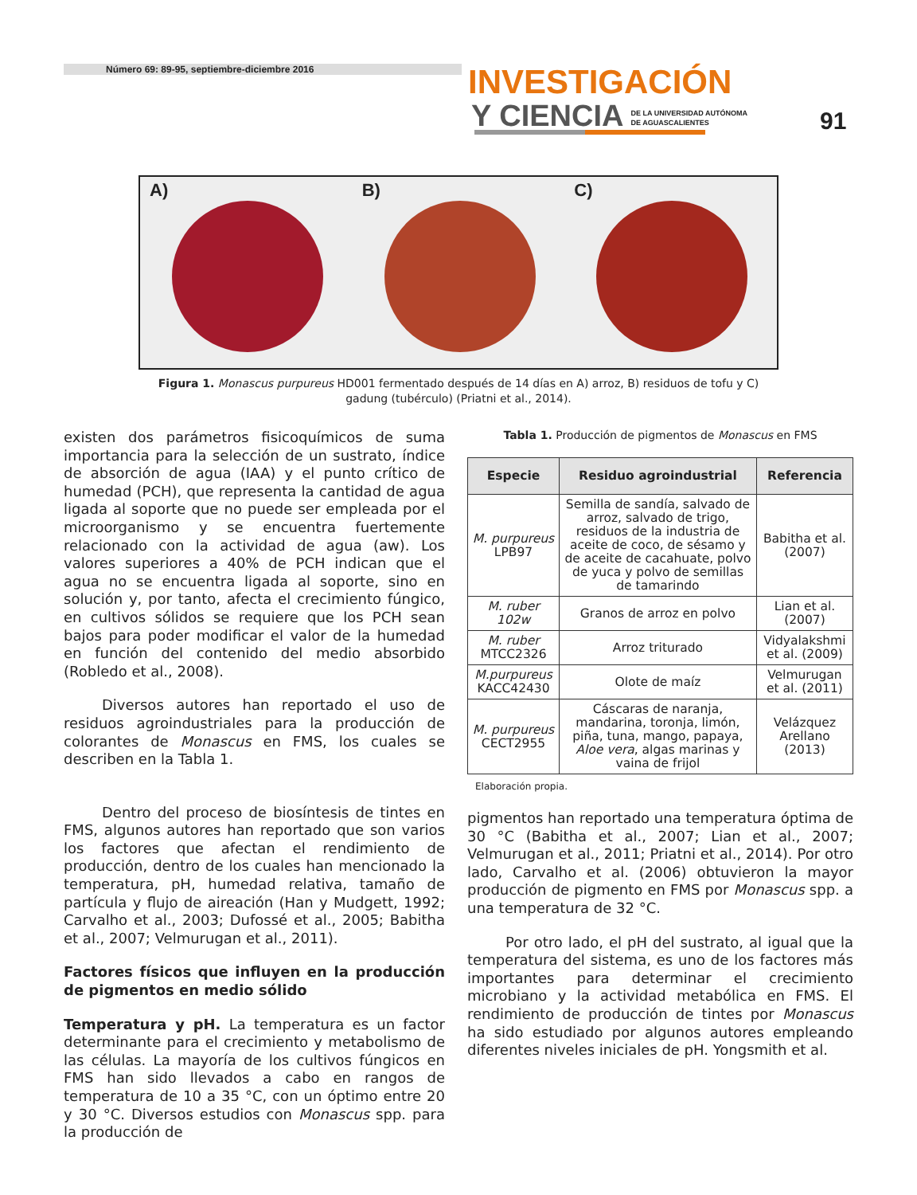Número 69: 89-95, septiembre-diciembre 2016
INVESTIGACIÓN
Y CIENCIA DE LA UNIVERSIDAD AUTÓNOMA
DE AGUASCALIENTES
91
A) B) C)
Figura 1. Monascus purpureus HD001 fermentado después de 14 días en A) arroz, B) residuos de tofu y C) gadung (tubérculo) (Priatni et al., 2014).
existen dos parámetros fisicoquímicos de suma importancia para la selección de un sustrato, índice de absorción de agua (IAA) y el punto crítico de humedad (PCH), que representa la cantidad de agua ligada al soporte que no puede ser empleada por el microorganismo y se encuentra fuertemente relacionado con la actividad de agua (aw). Los valores superiores a 40% de PCH indican que el agua no se encuentra ligada al soporte, sino en solución y, por tanto, afecta el crecimiento fúngico, en cultivos sólidos se requiere que los PCH sean bajos para poder modificar el valor de la humedad en función del contenido del medio absorbido (Robledo et al., 2008).
Diversos autores han reportado el uso de residuos agroindustriales para la producción de colorantes de Monascus en FMS, los cuales se describen en la Tabla 1.
Dentro del proceso de biosíntesis de tintes en FMS, algunos autores han reportado que son varios los factores que afectan el rendimiento de producción, dentro de los cuales han mencionado la temperatura, pH, humedad relativa, tamaño de partícula y flujo de aireación (Han y Mudgett, 1992; Carvalho et al., 2003; Dufossé et al., 2005; Babitha et al., 2007; Velmurugan et al., 2011).
Factores físicos que influyen en la producción de pigmentos en medio sólido
Temperatura y pH. La temperatura es un factor determinante para el crecimiento y metabolismo de las células. La mayoría de los cultivos fúngicos en FMS han sido llevados a cabo en rangos de temperatura de 10 a 35 °C, con un óptimo entre 20 y 30 °C. Diversos estudios con Monascus spp. para la producción de
Tabla 1. Producción de pigmentos de Monascus en FMS
| Especie | Residuo agroindustrial | Referencia |
| --- | --- | --- |
| M. purpureus LPB97 | Semilla de sandía, salvado de arroz, salvado de trigo, residuos de la industria de aceite de coco, de sésamo y de aceite de cacahuate, polvo de yuca y polvo de semillas de tamarindo | Babitha et al. (2007) |
| M. ruber 102w | Granos de arroz en polvo | Lian et al. (2007) |
| M. ruber MTCC2326 | Arroz triturado | Vidyalakshmi et al. (2009) |
| M.purpureus KACC42430 | Olote de maíz | Velmurugan et al. (2011) |
| M. purpureus CECT2955 | Cáscaras de naranja, mandarina, toronja, limón, piña, tuna, mango, papaya, Aloe vera , algas marinas y vaina de frijol | Velázquez Arellano (2013) |
Elaboración propia.
pigmentos han reportado una temperatura óptima de 30 °C (Babitha et al., 2007; Lian et al., 2007; Velmurugan et al., 2011; Priatni et al., 2014). Por otro lado, Carvalho et al. (2006) obtuvieron la mayor producción de pigmento en FMS por Monascus spp. a una temperatura de 32 °C.
Por otro lado, el pH del sustrato, al igual que la temperatura del sistema, es uno de los factores más importantes para determinar el crecimiento microbiano y la actividad metabólica en FMS. El rendimiento de producción de tintes por Monascus ha sido estudiado por algunos autores empleando diferentes niveles iniciales de pH. Yongsmith et al.